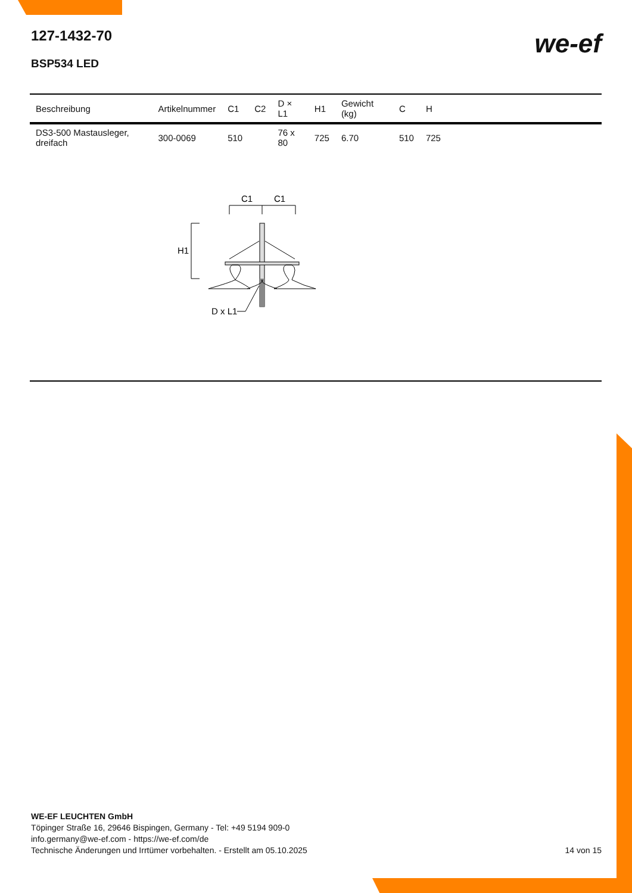127-1432-70
BSP534 LED
we-ef
| Beschreibung | Artikelnummer | C1 | C2 | D × L1 | H1 | Gewicht (kg) | C | H | |
| --- | --- | --- | --- | --- | --- | --- | --- | --- | --- |
| DS3-500 Mastausleger, dreifach | 300-0069 | 510 | | 76 x 80 | 725 | 6.70 | 510 | 725 | |
C1
C1
H1
D x L1
WE-EF LEUCHTEN GmbH
Töpinger Straße 16, 29646 Bispingen, Germany - Tel: +49 5194 909-0
info.germany@we-ef.com - https://we-ef.com/de
Technische Änderungen und Irrtümer vorbehalten. - Erstellt am 05.10.2025
14 von 15